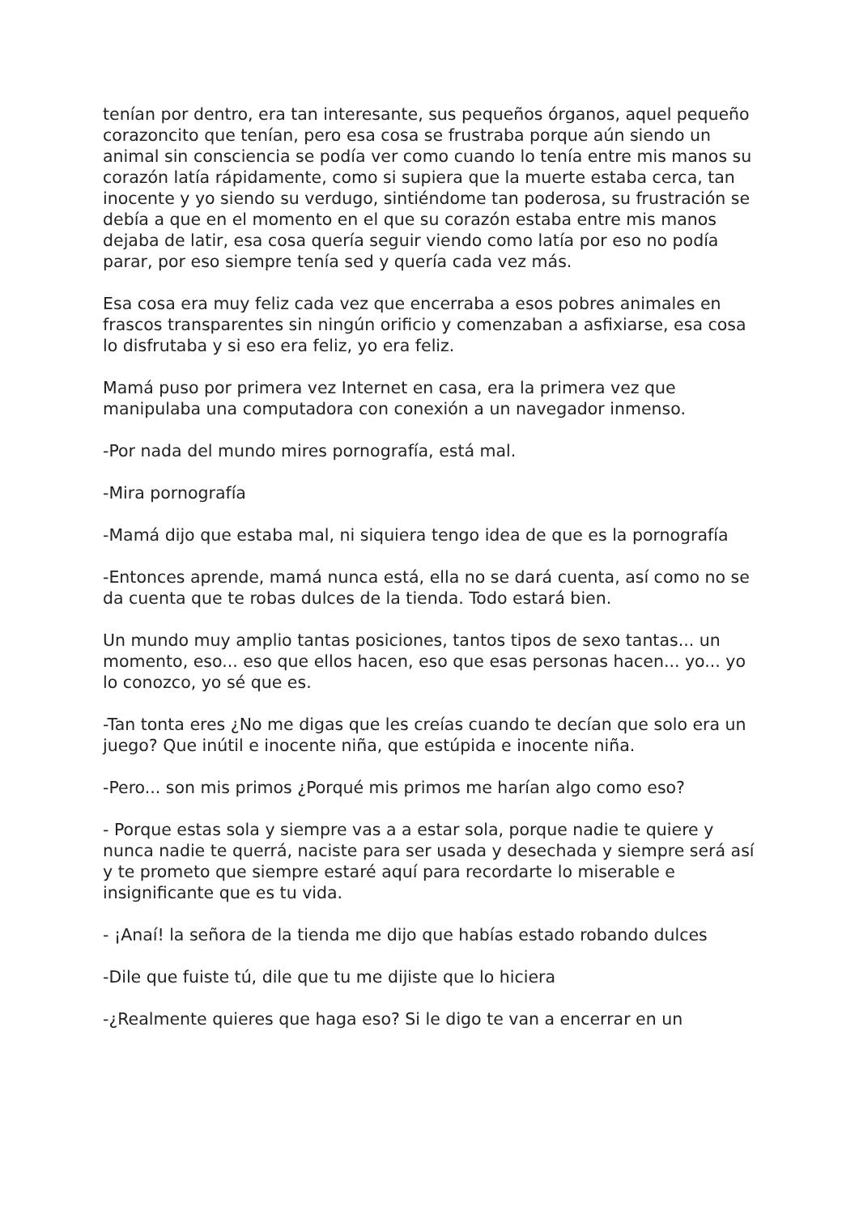tenían por dentro, era tan interesante, sus pequeños órganos, aquel pequeño corazoncito que tenían, pero esa cosa se frustraba porque aún siendo un animal sin consciencia se podía ver como cuando lo tenía entre mis manos su corazón latía rápidamente, como si supiera que la muerte estaba cerca, tan inocente y yo siendo su verdugo, sintiéndome tan poderosa, su frustración se debía a que en el momento en el que su corazón estaba entre mis manos dejaba de latir, esa cosa quería seguir viendo como latía por eso no podía parar, por eso siempre tenía sed y quería cada vez más.
Esa cosa era muy feliz cada vez que encerraba a esos pobres animales en frascos transparentes sin ningún orificio y comenzaban a asfixiarse, esa cosa lo disfrutaba y si eso era feliz, yo era feliz.
Mamá puso por primera vez Internet en casa, era la primera vez que manipulaba una computadora con conexión a un navegador inmenso.
-Por nada del mundo mires pornografía, está mal.
-Mira pornografía
-Mamá dijo que estaba mal, ni siquiera tengo idea de que es la pornografía
-Entonces aprende, mamá nunca está, ella no se dará cuenta, así como no se da cuenta que te robas dulces de la tienda. Todo estará bien.
Un mundo muy amplio tantas posiciones, tantos tipos de sexo tantas... un momento, eso... eso que ellos hacen, eso que esas personas hacen... yo... yo lo conozco, yo sé que es.
-Tan tonta eres ¿No me digas que les creías cuando te decían que solo era un juego? Que inútil e inocente niña, que estúpida e inocente niña.
-Pero... son mis primos ¿Porqué mis primos me harían algo como eso?
- Porque estas sola y siempre vas a a estar sola, porque nadie te quiere y nunca nadie te querrá, naciste para ser usada y desechada y siempre será así y te prometo que siempre estaré aquí para recordarte lo miserable e insignificante que es tu vida.
- ¡Anaí! la señora de la tienda me dijo que habías estado robando dulces
-Dile que fuiste tú, dile que tu me dijiste que lo hiciera
-¿Realmente quieres que haga eso? Si le digo te van a encerrar en un